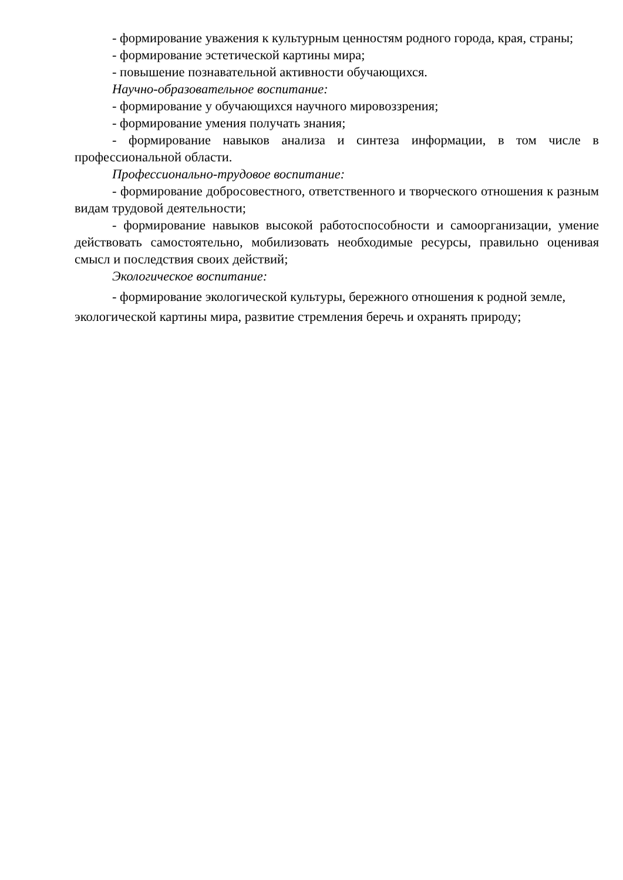- формирование уважения к культурным ценностям родного города, края, страны;
- формирование эстетической картины мира;
- повышение познавательной активности обучающихся.
Научно-образовательное воспитание:
- формирование у обучающихся научного мировоззрения;
- формирование умения получать знания;
- формирование навыков анализа и синтеза информации, в том числе в профессиональной области.
Профессионально-трудовое воспитание:
- формирование добросовестного, ответственного и творческого отношения к разным видам трудовой деятельности;
- формирование навыков высокой работоспособности и самоорганизации, умение действовать самостоятельно, мобилизовать необходимые ресурсы, правильно оценивая смысл и последствия своих действий;
Экологическое воспитание:
- формирование экологической культуры, бережного отношения к родной земле, экологической картины мира, развитие стремления беречь и охранять природу;